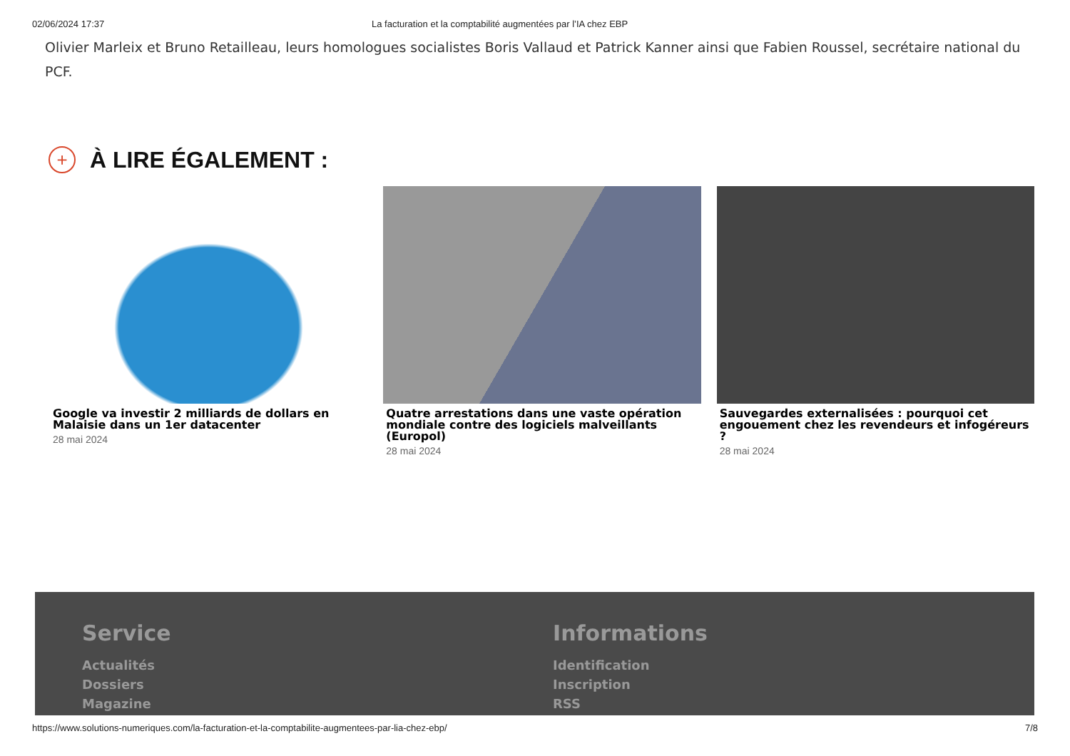02/06/2024 17:37 La facturation et la comptabilité augmentées par l’IA chez EBP
Olivier Marleix et Bruno Retailleau, leurs homologues socialistes Boris Vallaud et Patrick Kanner ainsi que Fabien Roussel, secrétaire national du PCF.
+ À LIRE ÉGALEMENT :
Google va investir 2 milliards de dollars en Malaisie dans un 1er datacenter
28 mai 2024
Quatre arrestations dans une vaste opération mondiale contre des logiciels malveillants (Europol)
28 mai 2024
Sauvegardes externalisées : pourquoi cet engouement chez les revendeurs et infogéreurs ?
28 mai 2024
Service
Actualités
Dossiers
Magazine
Informations
Identification
Inscription
RSS
https://www.solutions-numeriques.com/la-facturation-et-la-comptabilite-augmentees-par-lia-chez-ebp/ 7/8